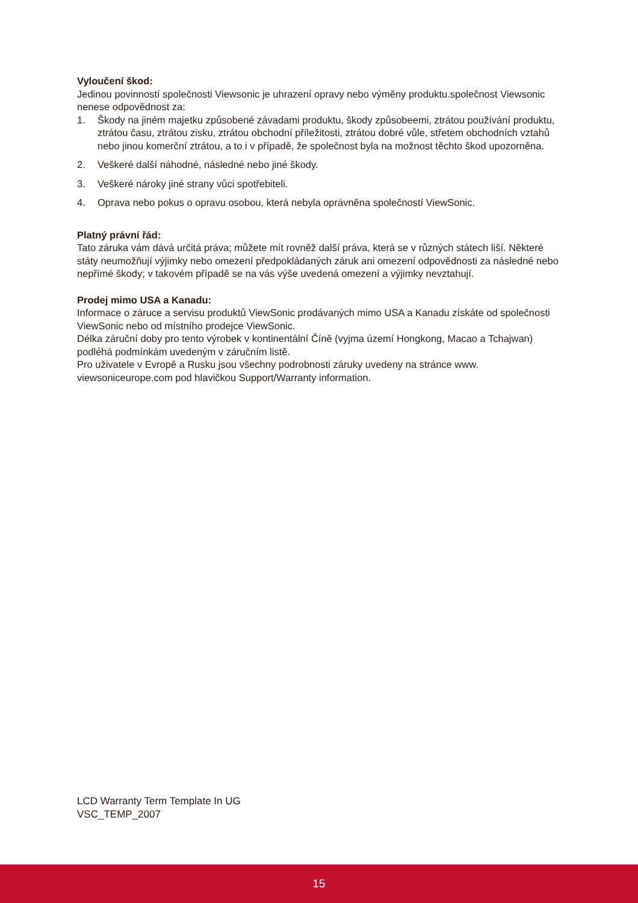Vyloučení škod:
Jedinou povinností společnosti Viewsonic je uhrazení opravy nebo výměny produktu.společnost Viewsonic nenese odpovědnost za:
1. Škody na jiném majetku způsobené závadami produktu, škody způsobeemi, ztrátou používání produktu, ztrátou času, ztrátou zisku, ztrátou obchodní příležitosti, ztrátou dobré vůle, střetem obchodních vztahů nebo jinou komerční ztrátou, a to i v případě, že společnost byla na možnost těchto škod upozorněna.
2. Veškeré další náhodné, následné nebo jiné škody.
3. Veškeré nároky jiné strany vůci spotřebiteli.
4. Oprava nebo pokus o opravu osobou, která nebyla oprávněna společností ViewSonic.
Platný právní řád:
Tato záruka vám dává určitá práva; můžete mít rovněž další práva, která se v různých státech liší. Některé státy neumožňují výjimky nebo omezení předpokládaných záruk ani omezení odpovědnosti za následné nebo nepřímé škody; v takovém případě se na vás výše uvedená omezení a výjimky nevztahují.
Prodej mimo USA a Kanadu:
Informace o záruce a servisu produktů ViewSonic prodávaných mimo USA a Kanadu získáte od společnosti ViewSonic nebo od místního prodejce ViewSonic.
Délka záruční doby pro tento výrobek v kontinentální Číně (vyjma území Hongkong, Macao a Tchajwan) podléhá podmínkám uvedeným v záručním listě.
Pro uživatele v Evropě a Rusku jsou všechny podrobnosti záruky uvedeny na stránce www. viewsoniceurope.com pod hlavičkou Support/Warranty information.
LCD Warranty Term Template In UG
VSC_TEMP_2007
15